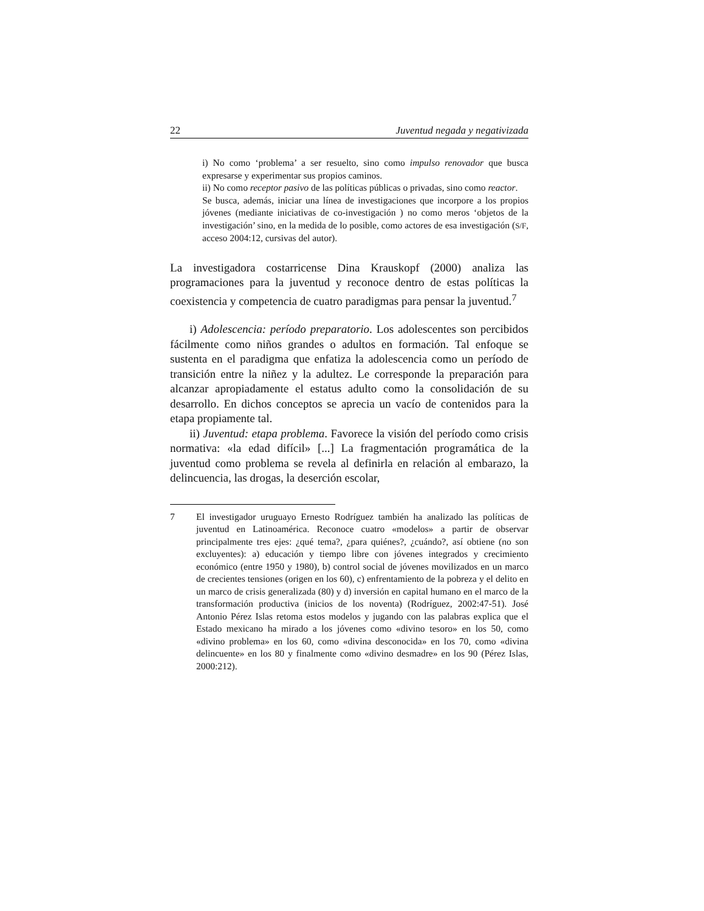22 Juventud negada y negativizada
i) No como ‘problema’ a ser resuelto, sino como impulso renovador que busca expresarse y experimentar sus propios caminos.
ii) No como receptor pasivo de las políticas públicas o privadas, sino como reactor.
Se busca, además, iniciar una línea de investigaciones que incorpore a los propios jóvenes (mediante iniciativas de co-investigación ) no como meros ‘objetos de la investigación’ sino, en la medida de lo posible, como actores de esa investigación (S/F, acceso 2004:12, cursivas del autor).
La investigadora costarricense Dina Krauskopf (2000) analiza las programaciones para la juventud y reconoce dentro de estas políticas la coexistencia y competencia de cuatro paradigmas para pensar la juventud.<sup>7</sup>
i) Adolescencia: período preparatorio. Los adolescentes son percibidos fácilmente como niños grandes o adultos en formación. Tal enfoque se sustenta en el paradigma que enfatiza la adolescencia como un período de transición entre la niñez y la adultez. Le corresponde la preparación para alcanzar apropiadamente el estatus adulto como la consolidación de su desarrollo. En dichos conceptos se aprecia un vacío de contenidos para la etapa propiamente tal.
ii) Juventud: etapa problema. Favorece la visión del período como crisis normativa: «la edad difícil» [...] La fragmentación programática de la juventud como problema se revela al definirla en relación al embarazo, la delincuencia, las drogas, la deserción escolar,
7 El investigador uruguayo Ernesto Rodríguez también ha analizado las políticas de juventud en Latinoamérica. Reconoce cuatro «modelos» a partir de observar principalmente tres ejes: ¿qué tema?, ¿para quiénes?, ¿cuándo?, así obtiene (no son excluyentes): a) educación y tiempo libre con jóvenes integrados y crecimiento económico (entre 1950 y 1980), b) control social de jóvenes movilizados en un marco de crecientes tensiones (origen en los 60), c) enfrentamiento de la pobreza y el delito en un marco de crisis generalizada (80) y d) inversión en capital humano en el marco de la transformación productiva (inicios de los noventa) (Rodríguez, 2002:47-51). José Antonio Pérez Islas retoma estos modelos y jugando con las palabras explica que el Estado mexicano ha mirado a los jóvenes como «divino tesoro» en los 50, como «divino problema» en los 60, como «divina desconocida» en los 70, como «divina delincuente» en los 80 y finalmente como «divino desmadre» en los 90 (Pérez Islas, 2000:212).